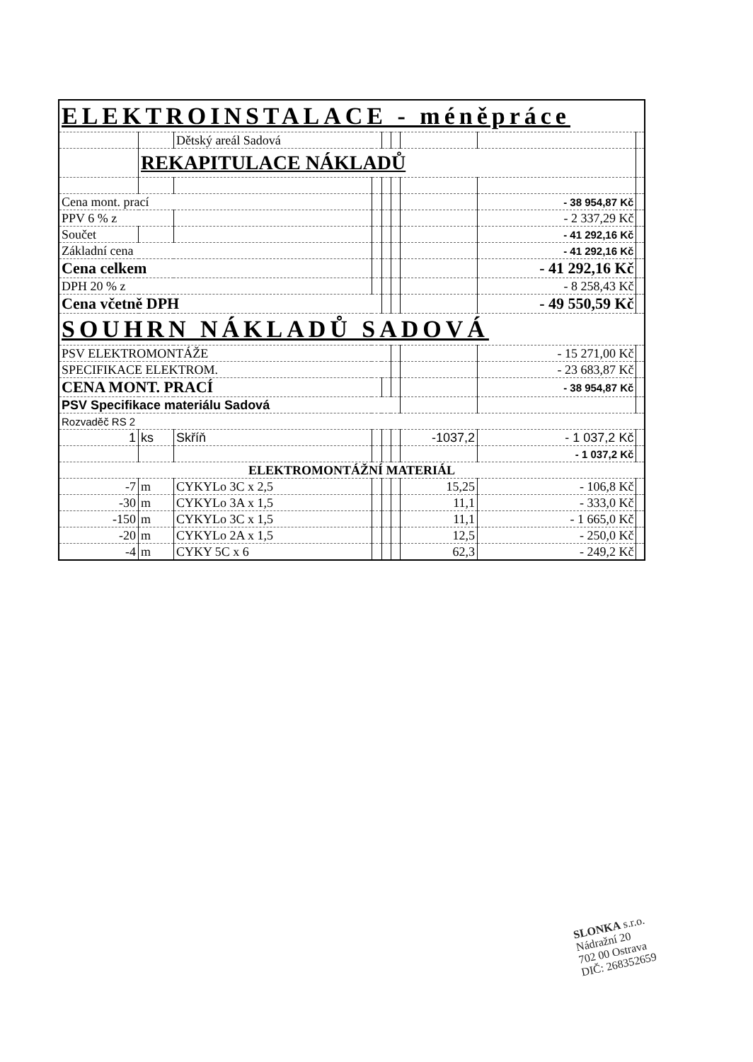| ELEKTROINSTALACE - méněpráce | | | | | | | | |
| | | Dětský areál Sadová | | | | | | |
| | REKAPITULACE NÁKLADŮ | | | | | | | |
| Cena mont. prací | | | | | | | - 38 954,87 Kč | |
| PPV 6 % z | | | | | | | - 2 337,29 Kč | |
| Součet | | | | | | | - 41 292,16 Kč | |
| Základní cena | | | | | | | - 41 292,16 Kč | |
| Cena celkem | | | | | | | - 41 292,16 Kč | |
| DPH 20 % z | | | | | | | - 8 258,43 Kč | |
| Cena včetně DPH | | | | | | | - 49 550,59 Kč | |
| SOUHRN NÁKLADŮ SADOVÁ | | | | | | | | |
| PSV ELEKTROMONTÁŽE | | | | | | | - 15 271,00 Kč | |
| SPECIFIKACE ELEKTROM. | | | | | | | - 23 683,87 Kč | |
| CENA MONT. PRACÍ | | | | | | | - 38 954,87 Kč | |
| PSV Specifikace materiálu Sadová | | | | | | | | |
| Rozvaděč RS 2 | | | | | | | | |
| 1 | ks | Skříň | | | | -1037,2 | - 1 037,2 Kč | |
| | | | | | | | - 1 037,2 Kč | |
| ELEKTROMONTÁŽNÍ MATERIÁL | | | | | | | | |
| -7 | m | CYKYLo 3C x 2,5 | | | | 15,25 | - 106,8 Kč | |
| -30 | m | CYKYLo 3A x 1,5 | | | | 11,1 | - 333,0 Kč | |
| -150 | m | CYKYLo 3C x 1,5 | | | | 11,1 | - 1 665,0 Kč | |
| -20 | m | CYKYLo 2A x 1,5 | | | | 12,5 | - 250,0 Kč | |
| -4 | m | CYKY 5C x 6 | | | | 62,3 | - 249,2 Kč | |
SLONKA s.r.o.
Nádražní 20
702 00 Ostrava
DIČ: 268352659